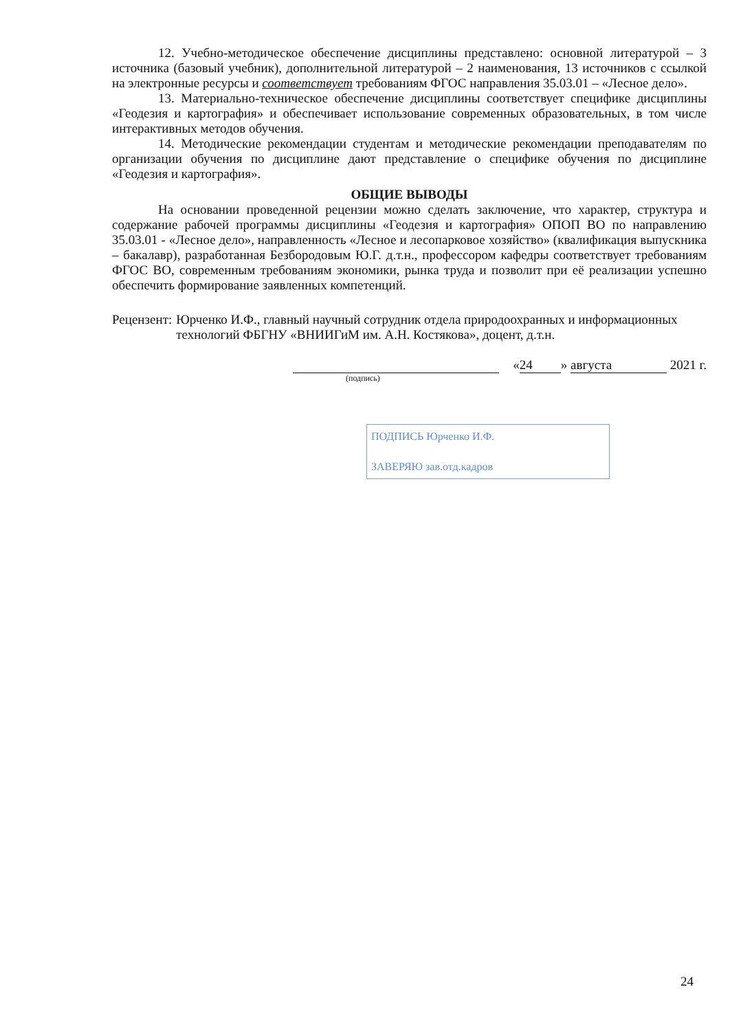12. Учебно-методическое обеспечение дисциплины представлено: основной литературой – 3 источника (базовый учебник), дополнительной литературой – 2 наименования, 13 источников с ссылкой на электронные ресурсы и соответствует требованиям ФГОС направления 35.03.01 – «Лесное дело».
13. Материально-техническое обеспечение дисциплины соответствует специфике дисциплины «Геодезия и картография» и обеспечивает использование современных образовательных, в том числе интерактивных методов обучения.
14. Методические рекомендации студентам и методические рекомендации преподавателям по организации обучения по дисциплине дают представление о специфике обучения по дисциплине «Геодезия и картография».
ОБЩИЕ ВЫВОДЫ
На основании проведенной рецензии можно сделать заключение, что характер, структура и содержание рабочей программы дисциплины «Геодезия и картография» ОПОП ВО по направлению 35.03.01 - «Лесное дело», направленность «Лесное и лесопарковое хозяйство» (квалификация выпускника – бакалавр), разработанная Безбородовым Ю.Г. д.т.н., профессором кафедры соответствует требованиям ФГОС ВО, современным требованиям экономики, рынка труда и позволит при её реализации успешно обеспечить формирование заявленных компетенций.
Рецензент: Юрченко И.Ф., главный научный сотрудник отдела природоохранных и информационных технологий ФБГНУ «ВНИИГиМ им. А.Н. Костякова», доцент, д.т.н.
« 24 » августа 2021 г.
(подпись)
ПОДПИСЬ Юрченко И.Ф.
ЗАВЕРЯЮ зав.отд.кадров
24